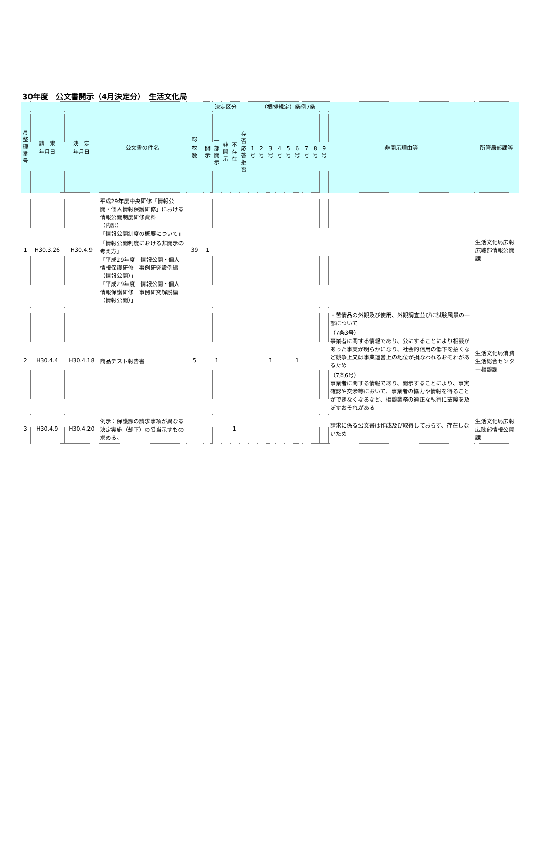30年度　公文書開示（4月決定分）　生活文化局
| 月 整 理 番 号 | 請 求 年月日 | 決 定 年月日 | 公文書の件名 | 総 枚 数 | 決定区分 | | | | | （根拠規定）条例7条 | | | | | | | | | 非開示理由等 | 所管局部課等 |
| --- | --- | --- | --- | --- | --- | --- | --- | --- | --- | --- | --- | --- | --- | --- | --- | --- | --- | --- | --- | --- |
| | | | | | 開 示 | 一 部 開 示 | 非 開 示 | 不 存 在 | 存 否 応 答 拒 否 | 1 号 | 2 号 | 3 号 | 4 号 | 5 号 | 6 号 | 7 号 | 8 号 | 9 号 | | |
| 1 | H30.3.26 | H30.4.9 | 平成29年度中央研修「情報公開・個人情報保護研修」における情報公開制度研修資料 （内訳） 「情報公開制度の概要について」 「情報公開制度における非開示の考え方」 「平成29年度 情報公開・個人情報保護研修 事例研究設例編（情報公開）」 「平成29年度 情報公開・個人情報保護研修 事例研究解説編（情報公開）」 | 39 | 1 | | | | | | | | | | | | | | | 生活文化局広報広聴部情報公開課 |
| 2 | H30.4.4 | H30.4.18 | 商品テスト報告書 | 5 | | 1 | | | | | | 1 | | | 1 | | | | ・苦情品の外観及び使用、外観調査並びに試験風景の一部について （7条3号） 事業者に関する情報であり、公にすることにより相談があった事実が明らかになり、社会的信用の低下を招くなど競争上又は事業運営上の地位が損なわれるおそれがあるため （7条6号） 事業者に関する情報であり、開示することにより、事実確認や交渉等において、事業者の協力や情報を得ることができなくなるなど、相談業務の適正な執行に支障を及ぼすおそれがある | 生活文化局消費生活総合センター相談課 |
| 3 | H30.4.9 | H30.4.20 | 例示：保護課の請求事項が異なる決定実施（却下）の妥当示すもの求める。 | | | | | 1 | | | | | | | | | | | 請求に係る公文書は作成及び取得しておらず、存在しないため | 生活文化局広報広聴部情報公開課 |